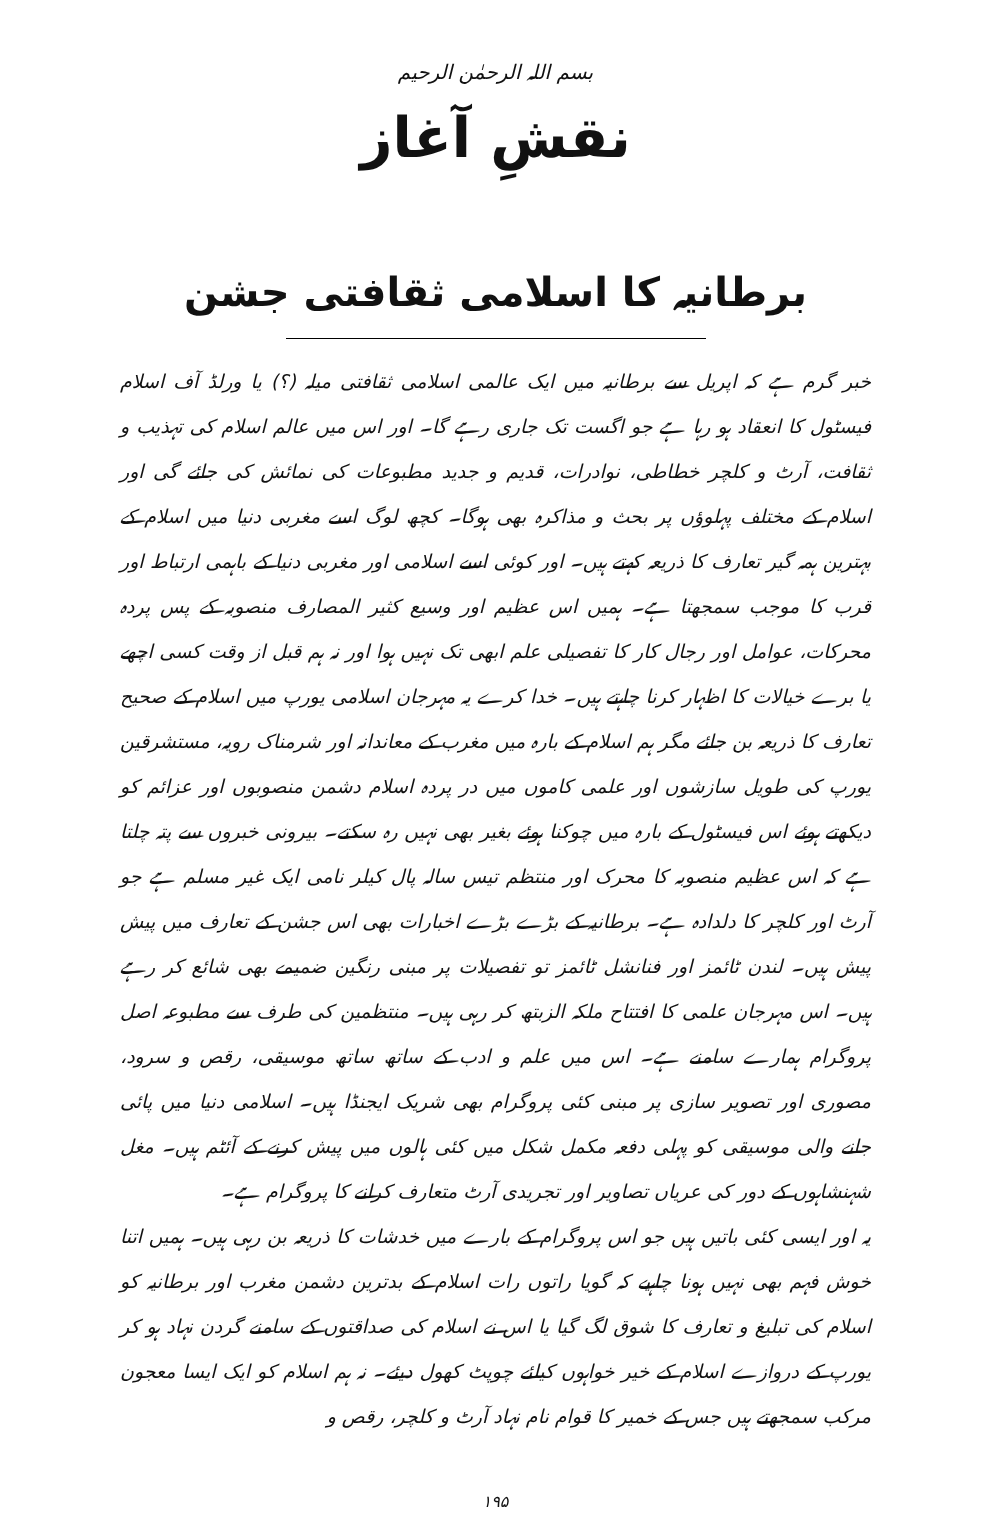بسم اللہ الرحمٰن الرحیم
نقشِ آغاز
برطانیہ کا اسلامی ثقافتی جشن
خبر گرم ہے کہ اپریل سے برطانیہ میں ایک عالمی اسلامی ثقافتی میلہ (؟) یا ورلڈ آف اسلام فیسٹول کا انعقاد ہو رہا ہے جو اگست تک جاری رہے گا۔ اور اس میں عالم اسلام کی تہذیب و ثقافت، آرٹ و کلچر خطاطی، نوادرات، قدیم و جدید مطبوعات کی نمائش کی جائے گی اور اسلام کے مختلف پہلوؤں پر بحث و مذاکرہ بھی ہوگا۔ کچھ لوگ اسے مغربی دنیا میں اسلام کے بہترین ہمہ گیر تعارف کا ذریعہ کہتے ہیں۔ اور کوئی اسے اسلامی اور مغربی دنیا کے باہمی ارتباط اور قرب کا موجب سمجھتا ہے۔ ہمیں اس عظیم اور وسیع کثیر المصارف منصوبہ کے پس پردہ محرکات، عوامل اور رجال کار کا تفصیلی علم ابھی تک نہیں ہوا اور نہ ہم قبل از وقت کسی اچھے یا برے خیالات کا اظہار کرنا چاہتے ہیں۔ خدا کرے یہ مہرجان اسلامی یورپ میں اسلام کے صحیح تعارف کا ذریعہ بن جائے مگر ہم اسلام کے بارہ میں مغرب کے معاندانہ اور شرمناک رویہ، مستشرقین یورپ کی طویل سازشوں اور علمی کاموں میں در پردہ اسلام دشمن منصوبوں اور عزائم کو دیکھتے ہوئے اس فیسٹول کے بارہ میں چوکنا ہوئے بغیر بھی نہیں رہ سکتے۔ بیرونی خبروں سے پتہ چلتا ہے کہ اس عظیم منصوبہ کا محرک اور منتظم تیس سالہ پال کیلر نامی ایک غیر مسلم ہے جو آرٹ اور کلچر کا دلدادہ ہے۔ برطانیہ کے بڑے بڑے اخبارات بھی اس جشن کے تعارف میں پیش پیش ہیں۔ لندن ٹائمز اور فنانشل ٹائمز تو تفصیلات پر مبنی رنگین ضمیمے بھی شائع کر رہے ہیں۔ اس مہرجان علمی کا افتتاح ملکہ الزبتھ کر رہی ہیں۔ منتظمین کی طرف سے مطبوعہ اصل پروگرام ہمارے سامنے ہے۔ اس میں علم و ادب کے ساتھ ساتھ موسیقی، رقص و سرود، مصوری اور تصویر سازی پر مبنی کئی پروگرام بھی شریک ایجنڈا ہیں۔ اسلامی دنیا میں پائی جانے والی موسیقی کو پہلی دفعہ مکمل شکل میں کئی ہالوں میں پیش کرنے کے آئٹم ہیں۔ مغل شہنشاہوں کے دور کی عریاں تصاویر اور تجریدی آرٹ متعارف کرانے کا پروگرام ہے۔
یہ اور ایسی کئی باتیں ہیں جو اس پروگرام کے بارے میں خدشات کا ذریعہ بن رہی ہیں۔ ہمیں اتنا خوش فہم بھی نہیں ہونا چاہیے کہ گویا راتوں رات اسلام کے بدترین دشمن مغرب اور برطانیہ کو اسلام کی تبلیغ و تعارف کا شوق لگ گیا یا اس نے اسلام کی صداقتوں کے سامنے گردن نہاد ہو کر یورپ کے دروازے اسلام کے خیر خواہوں کیلئے چوپٹ کھول دیئے۔ نہ ہم اسلام کو ایک ایسا معجون مرکب سمجھتے ہیں جس کے خمیر کا قوام نام نہاد آرٹ و کلچر، رقص و
۱۹۵